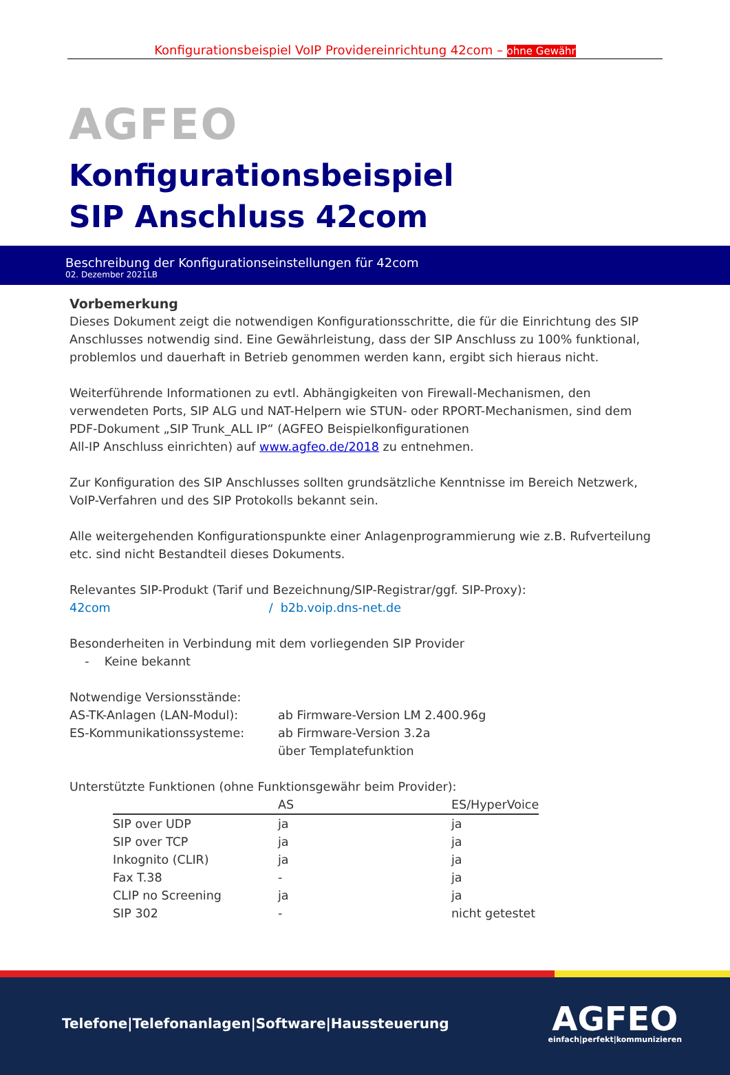Konfigurationsbeispiel VoIP Providereinrichtung 42com – ohne Gewähr
AGFEO
Konfigurationsbeispiel
SIP Anschluss 42com
Beschreibung der Konfigurationseinstellungen für 42com
02. Dezember 2021LB
Vorbemerkung
Dieses Dokument zeigt die notwendigen Konfigurationsschritte, die für die Einrichtung des SIP Anschlusses notwendig sind. Eine Gewährleistung, dass der SIP Anschluss zu 100% funktional, problemlos und dauerhaft in Betrieb genommen werden kann, ergibt sich hieraus nicht.
Weiterführende Informationen zu evtl. Abhängigkeiten von Firewall-Mechanismen, den verwendeten Ports, SIP ALG und NAT-Helpern wie STUN- oder RPORT-Mechanismen, sind dem PDF-Dokument „SIP Trunk_ALL IP“ (AGFEO Beispielkonfigurationen
All-IP Anschluss einrichten) auf www.agfeo.de/2018 zu entnehmen.
Zur Konfiguration des SIP Anschlusses sollten grundsätzliche Kenntnisse im Bereich Netzwerk, VoIP-Verfahren und des SIP Protokolls bekannt sein.
Alle weitergehenden Konfigurationspunkte einer Anlagenprogrammierung wie z.B. Rufverteilung etc. sind nicht Bestandteil dieses Dokuments.
Relevantes SIP-Produkt (Tarif und Bezeichnung/SIP-Registrar/ggf. SIP-Proxy):
42com / b2b.voip.dns-net.de
Besonderheiten in Verbindung mit dem vorliegenden SIP Provider
- Keine bekannt
Notwendige Versionsstände:
AS-TK-Anlagen (LAN-Modul): ab Firmware-Version LM 2.400.96g
ES-Kommunikationssysteme: ab Firmware-Version 3.2a
über Templatefunktion
Unterstützte Funktionen (ohne Funktionsgewähr beim Provider):
| | AS | ES/HyperVoice |
| --- | --- | --- |
| SIP over UDP | ja | ja |
| SIP over TCP | ja | ja |
| Inkognito (CLIR) | ja | ja |
| Fax T.38 | - | ja |
| CLIP no Screening | ja | ja |
| SIP 302 | - | nicht getestet |
Telefone|Telefonanlagen|Software|Haussteuerung
AGFEO
einfach|perfekt|kommunizieren